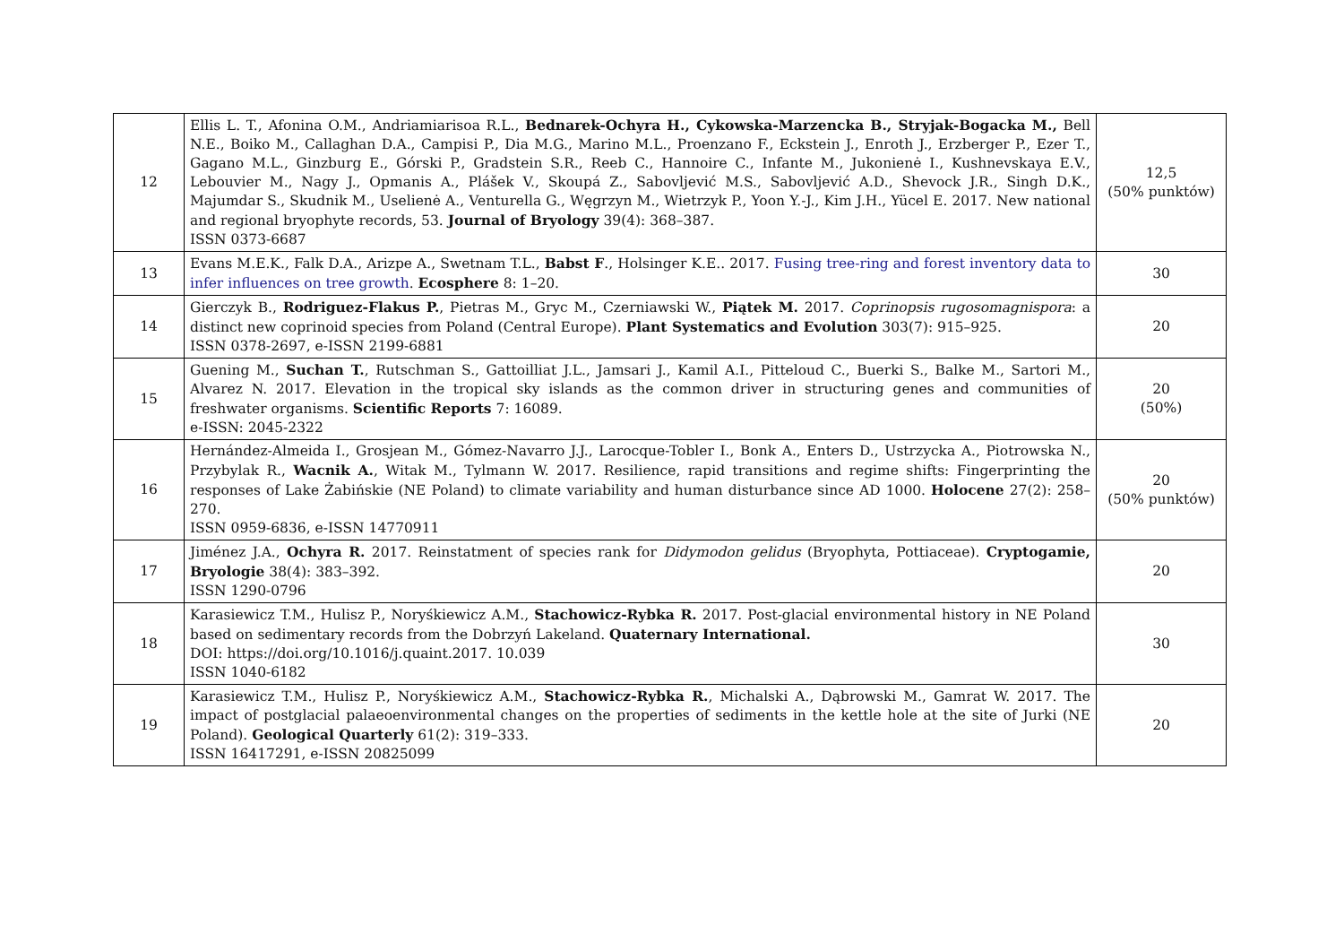| 12 | Ellis L. T., Afonina O.M., Andriamiarisoa R.L., Bednarek-Ochyra H., Cykowska-Marzencka B., Stryjak-Bogacka M., Bell N.E., Boiko M., Callaghan D.A., Campisi P., Dia M.G., Marino M.L., Proenzano F., Eckstein J., Enroth J., Erzberger P., Ezer T., Gagano M.L., Ginzburg E., Górski P., Gradstein S.R., Reeb C., Hannoire C., Infante M., Jukonienė I., Kushnevskaya E.V., Lebouvier M., Nagy J., Opmanis A., Plášek V., Skoupá Z., Sabovljević M.S., Sabovljević A.D., Shevock J.R., Singh D.K., Majumdar S., Skudnik M., Uselienė A., Venturella G., Węgrzyn M., Wietrzyk P., Yoon Y.-J., Kim J.H., Yücel E. 2017. New national and regional bryophyte records, 53. Journal of Bryology 39(4): 368–387. ISSN 0373-6687 | 12,5 (50% punktów) |
| 13 | Evans M.E.K., Falk D.A., Arizpe A., Swetnam T.L., Babst F ., Holsinger K.E.. 2017. Fusing tree-ring and forest inventory data to infer influences on tree growth . Ecosphere 8: 1–20. | 30 |
| 14 | Gierczyk B., Rodriguez-Flakus P. , Pietras M., Gryc M., Czerniawski W., Piątek M. 2017. Coprinopsis rugosomagnispora : a distinct new coprinoid species from Poland (Central Europe). Plant Systematics and Evolution 303(7): 915–925. ISSN 0378-2697, e-ISSN 2199-6881 | 20 |
| 15 | Guening M., Suchan T. , Rutschman S., Gattoilliat J.L., Jamsari J., Kamil A.I., Pitteloud C., Buerki S., Balke M., Sartori M., Alvarez N. 2017. Elevation in the tropical sky islands as the common driver in structuring genes and communities of freshwater organisms. Scientific Reports 7: 16089. e-ISSN: 2045-2322 | 20 (50%) |
| 16 | Hernández-Almeida I., Grosjean M., Gómez-Navarro J.J., Larocque-Tobler I., Bonk A., Enters D., Ustrzycka A., Piotrowska N., Przybylak R., Wacnik A. , Witak M., Tylmann W. 2017. Resilience, rapid transitions and regime shifts: Fingerprinting the responses of Lake Żabińskie (NE Poland) to climate variability and human disturbance since AD 1000. Holocene 27(2): 258–270. ISSN 0959-6836, e-ISSN 14770911 | 20 (50% punktów) |
| 17 | Jiménez J.A., Ochyra R. 2017. Reinstatment of species rank for Didymodon gelidus (Bryophyta, Pottiaceae). Cryptogamie, Bryologie 38(4): 383–392. ISSN 1290-0796 | 20 |
| 18 | Karasiewicz T.M., Hulisz P., Noryśkiewicz A.M., Stachowicz-Rybka R. 2017. Post-glacial environmental history in NE Poland based on sedimentary records from the Dobrzyń Lakeland. Quaternary International. DOI: https://doi.org/10.1016/j.quaint.2017. 10.039 ISSN 1040-6182 | 30 |
| 19 | Karasiewicz T.M., Hulisz P., Noryśkiewicz A.M., Stachowicz-Rybka R. , Michalski A., Dąbrowski M., Gamrat W. 2017. The impact of postglacial palaeoenvironmental changes on the properties of sediments in the kettle hole at the site of Jurki (NE Poland). Geological Quarterly 61(2): 319–333. ISSN 16417291, e-ISSN 20825099 | 20 |